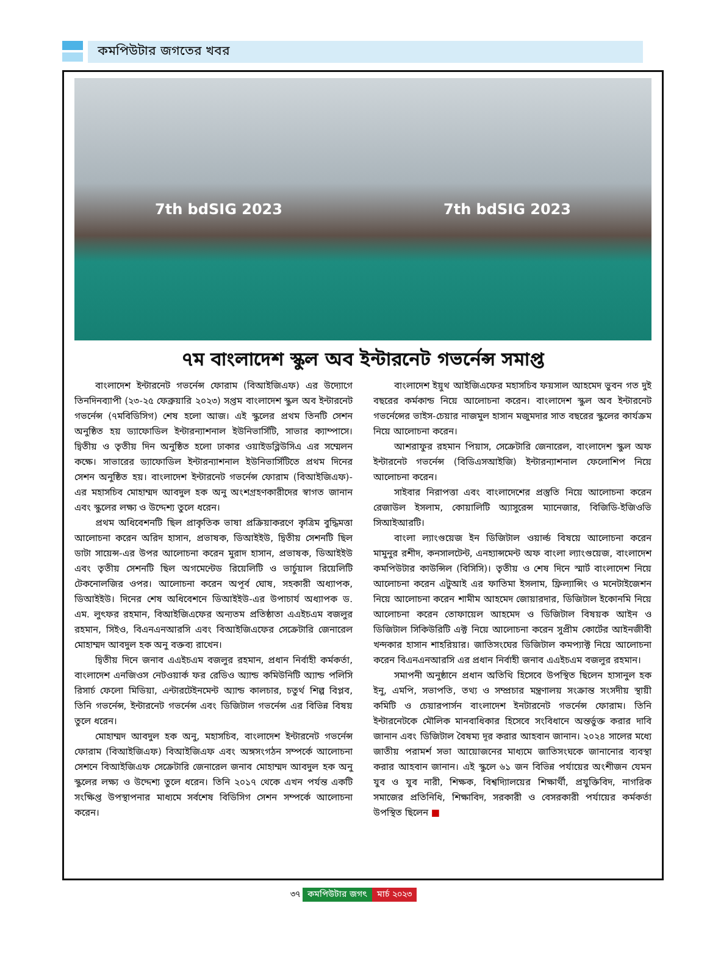কমপিউটার জগতের খবর
7th bdSIG 2023 7th bdSIG 2023
৭ম বাংলাদেশ স্কুল অব ইন্টারনেট গভর্নেন্স সমাপ্ত
বাংলাদেশ ইন্টারনেট গভর্নেন্স ফোরাম (বিআইজিএফ) এর উদ্যোগে তিনদিনব্যাপী (২৩-২৫ ফেব্রুয়ারি ২০২৩) সপ্তম বাংলাদেশ স্কুল অব ইন্টারনেট গভর্নেন্স (৭মবিডিসিগ) শেষ হলো আজ। এই স্কুলের প্রথম তিনটি সেশন অনুষ্ঠিত হয় ড্যাফোডিল ইন্টারন্যাশনাল ইউনিভার্সিটি, সাভার ক্যাম্পাসে। দ্বিতীয় ও তৃতীয় দিন অনুষ্ঠিত হলো ঢাকার ওয়াইডব্লিউসিএ এর সম্মেলন কক্ষে। সাভারের ড্যাফোডিল ইন্টারন্যাশনাল ইউনিভার্সিটিতে প্রথম দিনের সেশন অনুষ্ঠিত হয়। বাংলাদেশ ইন্টারনেট গভর্নেন্স ফোরাম (বিআইজিএফ)-এর মহাসচিব মোহাম্মদ আবদুল হক অনু অংশগ্রহণকারীদের স্বাগত জানান এবং স্কুলের লক্ষ্য ও উদ্দেশ্য তুলে ধরেন।
প্রথম অধিবেশনটি ছিল প্রাকৃতিক ভাষা প্রক্রিয়াকরণে কৃত্রিম বুদ্ধিমত্তা আলোচনা করেন অরিদ হাসান, প্রভাষক, ডিআইইউ, দ্বিতীয় সেশনটি ছিল ডাটা সায়েন্স-এর উপর আলোচনা করেন মুরাদ হাসান, প্রভাষক, ডিআইইউ এবং তৃতীয় সেশনটি ছিল অগমেন্টেড রিয়েলিটি ও ভার্চুয়াল রিয়েলিটি টেকনোলজির ওপর। আলোচনা করেন অপূর্ব ঘোষ, সহকারী অধ্যাপক, ডিআইইউ। দিনের শেষ অধিবেশনে ডিআইইউ-এর উপাচার্য অধ্যাপক ড. এম. লুৎফর রহমান, বিআইজিএফের অন্যতম প্রতিষ্ঠাতা এএইচএম বজলুর রহমান, সিইও, বিএনএনআরসি এবং বিআইজিএফের সেক্রেটারি জেনারেল মোহাম্মদ আবদুল হক অনু বক্তব্য রাখেন।
দ্বিতীয় দিনে জনাব এএইচএম বজলুর রহমান, প্রধান নির্বাহী কর্মকর্তা, বাংলাদেশ এনজিওস নেটওয়ার্ক ফর রেডিও অ্যান্ড কমিউনিটি অ্যান্ড পলিসি রিসার্চ ফেলো মিডিয়া, এন্টারটেইনমেন্ট অ্যান্ড কালচার, চতুর্থ শিল্প বিপ্লব, তিনি গভর্নেন্স, ইন্টারনেট গভর্নেন্স এবং ডিজিটাল গভর্নেন্স এর বিভিন্ন বিষয় তুলে ধরেন।
মোহাম্মদ আবদুল হক অনু, মহাসচিব, বাংলাদেশ ইন্টারনেট গভর্নেন্স ফোরাম (বিআইজিএফ) বিআইজিএফ এবং অঙ্গসংগঠন সম্পর্কে আলোচনা সেশনে বিআইজিএফ সেক্রেটারি জেনারেল জনাব মোহাম্মদ আবদুল হক অনু স্কুলের লক্ষ্য ও উদ্দেশ্য তুলে ধরেন। তিনি ২০১৭ থেকে এখন পর্যন্ত একটি সংক্ষিপ্ত উপস্থাপনার মাধ্যমে সর্বশেষ বিডিসিগ সেশন সম্পর্কে আলোচনা করেন।
বাংলাদেশ ইয়ুথ আইজিএফের মহাসচিব ফয়সাল আহমেদ ভুবন গত দুই বছরের কর্মকান্ড নিয়ে আলোচনা করেন। বাংলাদেশ স্কুল অব ইন্টারনেট গভর্নেন্সের ভাইস-চেয়ার নাজমুল হাসান মজুমদার সাত বছরের স্কুলের কার্যক্রম নিয়ে আলোচনা করেন।
আশরাফুর রহমান পিয়াস, সেক্রেটারি জেনারেল, বাংলাদেশ স্কুল অফ ইন্টারনেট গভর্নেন্স (বিডিএসআইজি) ইন্টারন্যাশনাল ফেলোশিপ নিয়ে আলোচনা করেন।
সাইবার নিরাপত্তা এবং বাংলাদেশের প্রস্তুতি নিয়ে আলোচনা করেন রেজাউল ইসলাম, কোয়ালিটি অ্যাসুরেন্স ম্যানেজার, বিজিডি-ইজিওভি সিআইআরটি।
বাংলা ল্যাংগুয়েজ ইন ডিজিটাল ওয়ার্ল্ড বিষয়ে আলোচনা করেন মামুনুর রশীদ, কনসালটেন্ট, এনহ্যান্সমেন্ট অফ বাংলা ল্যাংগুয়েজ, বাংলাদেশ কমপিউটার কাউন্সিল (বিসিসি)। তৃতীয় ও শেষ দিনে স্মার্ট বাংলাদেশ নিয়ে আলোচনা করেন এটুআই এর ফাতিমা ইসলাম, ফ্রিল্যান্সিং ও মনেটাইজেশন নিয়ে আলোচনা করেন শামীম আহমেদ জোয়ারদার, ডিজিটাল ইকোনমি নিয়ে আলোচনা করেন তোফায়েল আহমেদ ও ডিজিটাল বিষয়ক আইন ও ডিজিটাল সিকিউরিটি এক্ট নিয়ে আলোচনা করেন সুপ্রীম কোর্টের আইনজীবী খন্দকার হাসান শাহরিয়ার। জাতিসংঘের ডিজিটাল কমপ্যাক্ট নিয়ে আলোচনা করেন বিএনএনআরসি এর প্রধান নির্বাহী জনাব এএইচএম বজলুর রহমান।
সমাপনী অনুষ্ঠানে প্রধান অতিথি হিসেবে উপস্থিত ছিলেন হাসানুল হক ইনু, এমপি, সভাপতি, তথ্য ও সম্প্রচার মন্ত্রণালয় সংক্রান্ত সংসদীয় স্থায়ী কমিটি ও চেয়ারপার্সন বাংলাদেশ ইনটারনেট গভর্নেন্স ফোরাম। তিনি ইন্টারনেটকে মৌলিক মানবাধিকার হিসেবে সংবিধানে অন্তর্ভুক্ত করার দাবি জানান এবং ডিজিটাল বৈষম্য দূর করার আহবান জানান। ২০২৪ সালের মধ্যে জাতীয় পরামর্শ সভা আয়োজনের মাধ্যমে জাতিসংঘকে জানানোর ব্যবস্থা করার আহবান জানান। এই স্কুলে ৬১ জন বিভিন্ন পর্যায়ের অংশীজন যেমন যুব ও যুব নারী, শিক্ষক, বিশ্বদ্যিালয়ের শিক্ষার্থী, প্রযুক্তিবিদ, নাগরিক সমাজের প্রতিনিধি, শিক্ষাবিদ, সরকারী ও বেসরকারী পর্যায়ের কর্মকর্তা উপস্থিত ছিলেন ■
৩৭ কমপিউটার জগৎ মার্চ ২০২৩